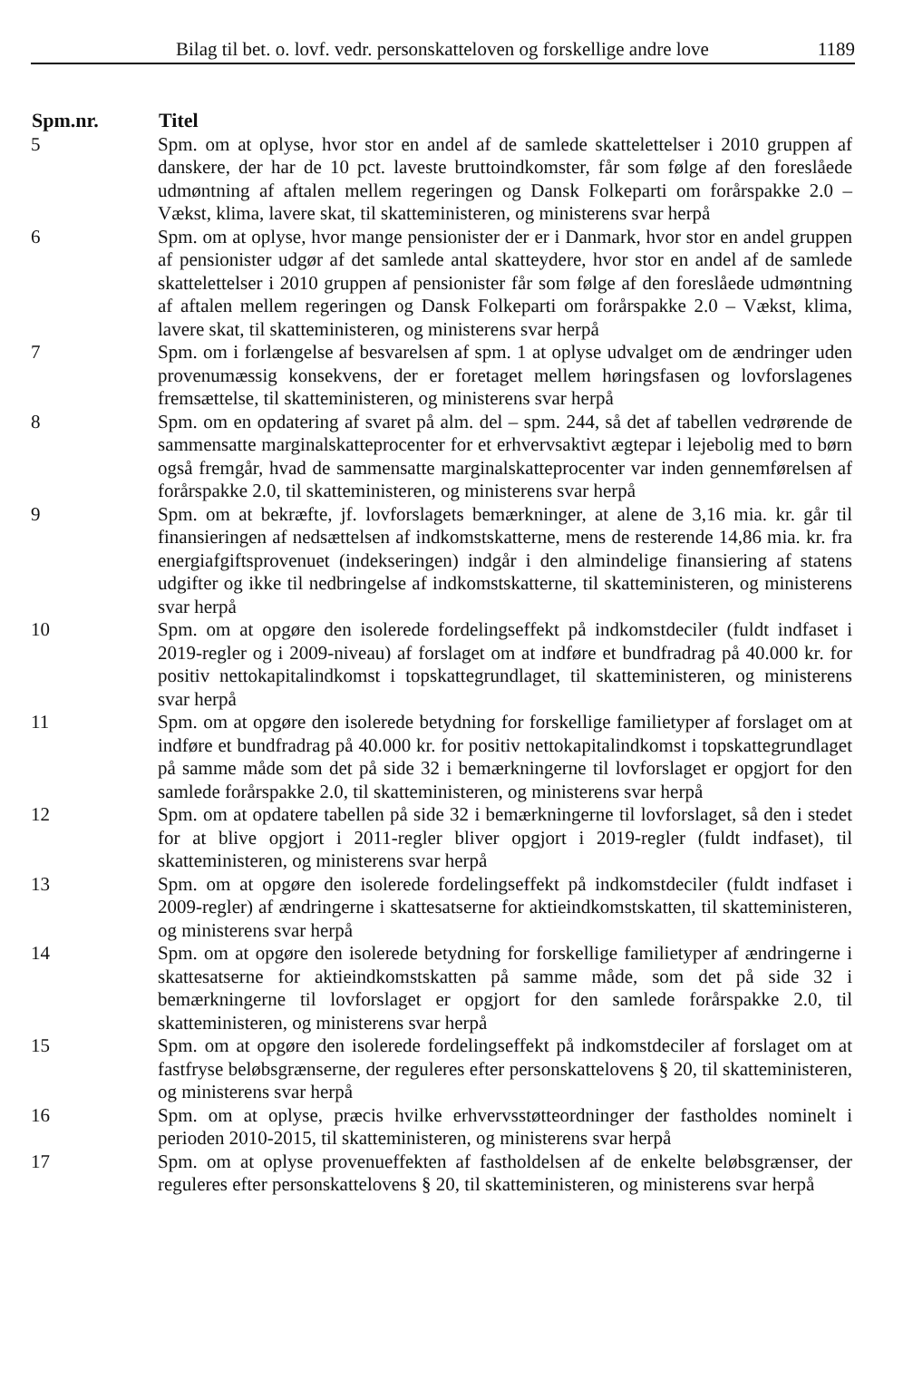Bilag til bet. o. lovf. vedr. personskatteloven og forskellige andre love 1189
| Spm.nr. | Titel |
| --- | --- |
| 5 | Spm. om at oplyse, hvor stor en andel af de samlede skattelettelser i 2010 gruppen af danskere, der har de 10 pct. laveste bruttoindkomster, får som følge af den foreslåede udmøntning af aftalen mellem regeringen og Dansk Folkeparti om forårspakke 2.0 – Vækst, klima, lavere skat, til skatteministeren, og ministerens svar herpå |
| 6 | Spm. om at oplyse, hvor mange pensionister der er i Danmark, hvor stor en andel gruppen af pensionister udgør af det samlede antal skatteydere, hvor stor en andel af de samlede skattelettelser i 2010 gruppen af pensionister får som følge af den foreslåede udmøntning af aftalen mellem regeringen og Dansk Folkeparti om forårspakke 2.0 – Vækst, klima, lavere skat, til skatteministeren, og ministerens svar herpå |
| 7 | Spm. om i forlængelse af besvarelsen af spm. 1 at oplyse udvalget om de ændringer uden provenumæssig konsekvens, der er foretaget mellem høringsfasen og lovforslagenes fremsættelse, til skatteministeren, og ministerens svar herpå |
| 8 | Spm. om en opdatering af svaret på alm. del – spm. 244, så det af tabellen vedrørende de sammensatte marginalskatteprocenter for et erhvervsaktivt ægtepar i lejebolig med to børn også fremgår, hvad de sammensatte marginalskatteprocenter var inden gennemførelsen af forårspakke 2.0, til skatteministeren, og ministerens svar herpå |
| 9 | Spm. om at bekræfte, jf. lovforslagets bemærkninger, at alene de 3,16 mia. kr. går til finansieringen af nedsættelsen af indkomstskatterne, mens de resterende 14,86 mia. kr. fra energiafgiftsprovenuet (indekseringen) indgår i den almindelige finansiering af statens udgifter og ikke til nedbringelse af indkomstskatterne, til skatteministeren, og ministerens svar herpå |
| 10 | Spm. om at opgøre den isolerede fordelingseffekt på indkomstdeciler (fuldt indfaset i 2019-regler og i 2009-niveau) af forslaget om at indføre et bundfradrag på 40.000 kr. for positiv nettokapitalindkomst i topskattegrundlaget, til skatteministeren, og ministerens svar herpå |
| 11 | Spm. om at opgøre den isolerede betydning for forskellige familietyper af forslaget om at indføre et bundfradrag på 40.000 kr. for positiv nettokapitalindkomst i topskattegrundlaget på samme måde som det på side 32 i bemærkningerne til lovforslaget er opgjort for den samlede forårspakke 2.0, til skatteministeren, og ministerens svar herpå |
| 12 | Spm. om at opdatere tabellen på side 32 i bemærkningerne til lovforslaget, så den i stedet for at blive opgjort i 2011-regler bliver opgjort i 2019-regler (fuldt indfaset), til skatteministeren, og ministerens svar herpå |
| 13 | Spm. om at opgøre den isolerede fordelingseffekt på indkomstdeciler (fuldt indfaset i 2009-regler) af ændringerne i skattesatserne for aktieindkomstskatten, til skatteministeren, og ministerens svar herpå |
| 14 | Spm. om at opgøre den isolerede betydning for forskellige familietyper af ændringerne i skattesatserne for aktieindkomstskatten på samme måde, som det på side 32 i bemærkningerne til lovforslaget er opgjort for den samlede forårspakke 2.0, til skatteministeren, og ministerens svar herpå |
| 15 | Spm. om at opgøre den isolerede fordelingseffekt på indkomstdeciler af forslaget om at fastfryse beløbsgrænserne, der reguleres efter personskattelovens § 20, til skatteministeren, og ministerens svar herpå |
| 16 | Spm. om at oplyse, præcis hvilke erhvervsstøtteordninger der fastholdes nominelt i perioden 2010-2015, til skatteministeren, og ministerens svar herpå |
| 17 | Spm. om at oplyse provenueffekten af fastholdelsen af de enkelte beløbsgrænser, der reguleres efter personskattelovens § 20, til skatteministeren, og ministerens svar herpå |